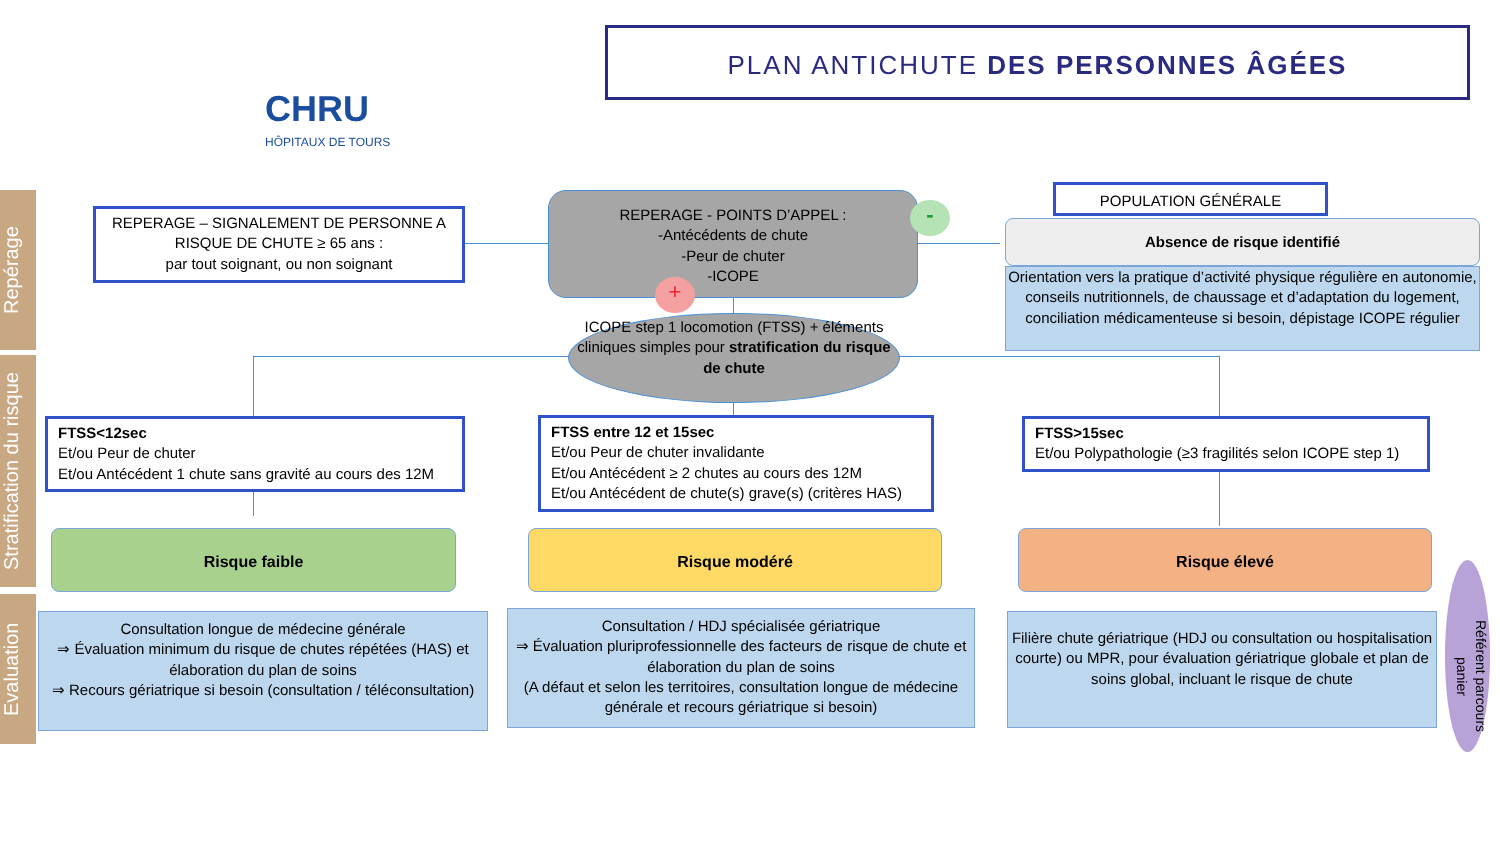Repérage
Stratification du risque
Evaluation
CHRU
HÔPITAUX DE TOURS
PLAN ANTICHUTE DES PERSONNES ÂGÉES
REPERAGE – SIGNALEMENT DE PERSONNE A RISQUE DE CHUTE ≥ 65 ans :
par tout soignant, ou non soignant
REPERAGE - POINTS D’APPEL :
-Antécédents de chute
-Peur de chuter
-ICOPE
-
+
POPULATION GÉNÉRALE
Absence de risque identifié
Orientation vers la pratique d’activité physique régulière en autonomie, conseils nutritionnels, de chaussage et d’adaptation du logement, conciliation médicamenteuse si besoin, dépistage ICOPE régulier
ICOPE step 1 locomotion (FTSS) + éléments cliniques simples pour stratification du risque de chute
FTSS<12sec
Et/ou Peur de chuter
Et/ou Antécédent 1 chute sans gravité au cours des 12M
FTSS entre 12 et 15sec
Et/ou Peur de chuter invalidante
Et/ou Antécédent ≥ 2 chutes au cours des 12M
Et/ou Antécédent de chute(s) grave(s) (critères HAS)
FTSS>15sec
Et/ou Polypathologie (≥3 fragilités selon ICOPE step 1)
Risque faible Risque modéré Risque élevé
Consultation longue de médecine générale
⇒ Évaluation minimum du risque de chutes répétées (HAS) et élaboration du plan de soins
⇒ Recours gériatrique si besoin (consultation / téléconsultation)
Consultation / HDJ spécialisée gériatrique
⇒ Évaluation pluriprofessionnelle des facteurs de risque de chute et élaboration du plan de soins
(A défaut et selon les territoires, consultation longue de médecine générale et recours gériatrique si besoin)
Filière chute gériatrique (HDJ ou consultation ou hospitalisation courte) ou MPR, pour évaluation gériatrique globale et plan de soins global, incluant le risque de chute
Référent parcours panier